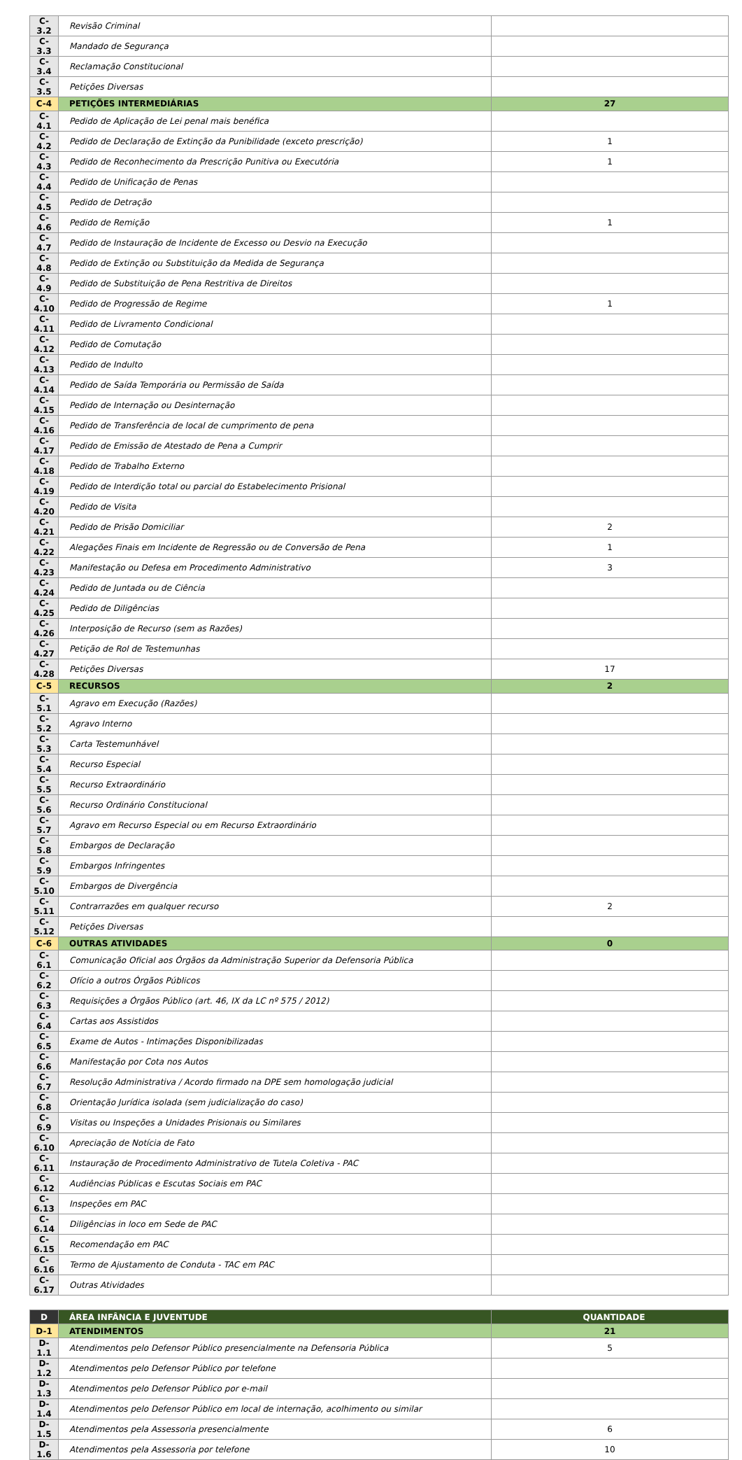| C-3.2 | Revisão Criminal | |
| C-3.3 | Mandado de Segurança | |
| C-3.4 | Reclamação Constitucional | |
| C-3.5 | Petições Diversas | |
| C-4 | PETIÇÕES INTERMEDIÁRIAS | 27 |
| C-4.1 | Pedido de Aplicação de Lei penal mais benéfica | |
| C-4.2 | Pedido de Declaração de Extinção da Punibilidade (exceto prescrição) | 1 |
| C-4.3 | Pedido de Reconhecimento da Prescrição Punitiva ou Executória | 1 |
| C-4.4 | Pedido de Unificação de Penas | |
| C-4.5 | Pedido de Detração | |
| C-4.6 | Pedido de Remição | 1 |
| C-4.7 | Pedido de Instauração de Incidente de Excesso ou Desvio na Execução | |
| C-4.8 | Pedido de Extinção ou Substituição da Medida de Segurança | |
| C-4.9 | Pedido de Substituição de Pena Restritiva de Direitos | |
| C-4.10 | Pedido de Progressão de Regime | 1 |
| C-4.11 | Pedido de Livramento Condicional | |
| C-4.12 | Pedido de Comutação | |
| C-4.13 | Pedido de Indulto | |
| C-4.14 | Pedido de Saída Temporária ou Permissão de Saída | |
| C-4.15 | Pedido de Internação ou Desinternação | |
| C-4.16 | Pedido de Transferência de local de cumprimento de pena | |
| C-4.17 | Pedido de Emissão de Atestado de Pena a Cumprir | |
| C-4.18 | Pedido de Trabalho Externo | |
| C-4.19 | Pedido de Interdição total ou parcial do Estabelecimento Prisional | |
| C-4.20 | Pedido de Visita | |
| C-4.21 | Pedido de Prisão Domiciliar | 2 |
| C-4.22 | Alegações Finais em Incidente de Regressão ou de Conversão de Pena | 1 |
| C-4.23 | Manifestação ou Defesa em Procedimento Administrativo | 3 |
| C-4.24 | Pedido de Juntada ou de Ciência | |
| C-4.25 | Pedido de Diligências | |
| C-4.26 | Interposição de Recurso (sem as Razões) | |
| C-4.27 | Petição de Rol de Testemunhas | |
| C-4.28 | Petições Diversas | 17 |
| C-5 | RECURSOS | 2 |
| C-5.1 | Agravo em Execução (Razões) | |
| C-5.2 | Agravo Interno | |
| C-5.3 | Carta Testemunhável | |
| C-5.4 | Recurso Especial | |
| C-5.5 | Recurso Extraordinário | |
| C-5.6 | Recurso Ordinário Constitucional | |
| C-5.7 | Agravo em Recurso Especial ou em Recurso Extraordinário | |
| C-5.8 | Embargos de Declaração | |
| C-5.9 | Embargos Infringentes | |
| C-5.10 | Embargos de Divergência | |
| C-5.11 | Contrarrazões em qualquer recurso | 2 |
| C-5.12 | Petições Diversas | |
| C-6 | OUTRAS ATIVIDADES | 0 |
| C-6.1 | Comunicação Oficial aos Órgãos da Administração Superior da Defensoria Pública | |
| C-6.2 | Ofício a outros Órgãos Públicos | |
| C-6.3 | Requisições a Órgãos Público (art. 46, IX da LC nº 575 / 2012) | |
| C-6.4 | Cartas aos Assistidos | |
| C-6.5 | Exame de Autos - Intimações Disponibilizadas | |
| C-6.6 | Manifestação por Cota nos Autos | |
| C-6.7 | Resolução Administrativa / Acordo firmado na DPE sem homologação judicial | |
| C-6.8 | Orientação Jurídica isolada (sem judicialização do caso) | |
| C-6.9 | Visitas ou Inspeções a Unidades Prisionais ou Similares | |
| C-6.10 | Apreciação de Notícia de Fato | |
| C-6.11 | Instauração de Procedimento Administrativo de Tutela Coletiva - PAC | |
| C-6.12 | Audiências Públicas e Escutas Sociais em PAC | |
| C-6.13 | Inspeções em PAC | |
| C-6.14 | Diligências in loco em Sede de PAC | |
| C-6.15 | Recomendação em PAC | |
| C-6.16 | Termo de Ajustamento de Conduta - TAC em PAC | |
| C-6.17 | Outras Atividades | |
| D | ÁREA INFÂNCIA E JUVENTUDE | QUANTIDADE |
| --- | --- | --- |
| D-1 | ATENDIMENTOS | 21 |
| D-1.1 | Atendimentos pelo Defensor Público presencialmente na Defensoria Pública | 5 |
| D-1.2 | Atendimentos pelo Defensor Público por telefone | |
| D-1.3 | Atendimentos pelo Defensor Público por e-mail | |
| D-1.4 | Atendimentos pelo Defensor Público em local de internação, acolhimento ou similar | |
| D-1.5 | Atendimentos pela Assessoria presencialmente | 6 |
| D-1.6 | Atendimentos pela Assessoria por telefone | 10 |